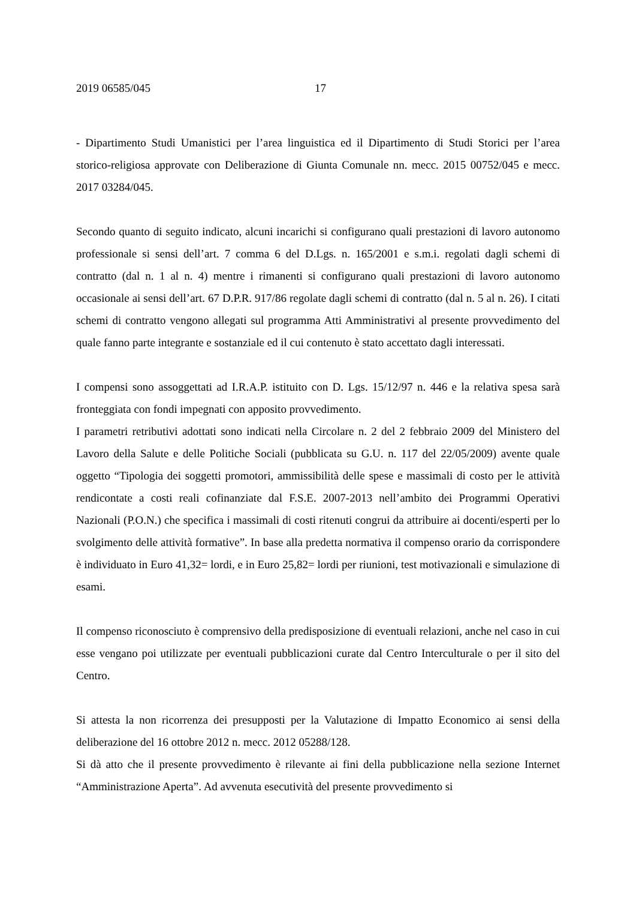2019 06585/045 17
- Dipartimento Studi Umanistici per l’area linguistica ed il Dipartimento di Studi Storici per l’area storico-religiosa approvate con Deliberazione di Giunta Comunale nn. mecc. 2015 00752/045 e mecc. 2017 03284/045.
Secondo quanto di seguito indicato, alcuni incarichi si configurano quali prestazioni di lavoro autonomo professionale si sensi dell’art. 7 comma 6 del D.Lgs. n. 165/2001 e s.m.i. regolati dagli schemi di contratto (dal n. 1 al n. 4) mentre i rimanenti si configurano quali prestazioni di lavoro autonomo occasionale ai sensi dell’art. 67 D.P.R. 917/86 regolate dagli schemi di contratto (dal n. 5 al n. 26). I citati schemi di contratto vengono allegati sul programma Atti Amministrativi al presente provvedimento del quale fanno parte integrante e sostanziale ed il cui contenuto è stato accettato dagli interessati.
I compensi sono assoggettati ad I.R.A.P. istituito con D. Lgs. 15/12/97 n. 446 e la relativa spesa sarà fronteggiata con fondi impegnati con apposito provvedimento.
I parametri retributivi adottati sono indicati nella Circolare n. 2 del 2 febbraio 2009 del Ministero del Lavoro della Salute e delle Politiche Sociali (pubblicata su G.U. n. 117 del 22/05/2009) avente quale oggetto “Tipologia dei soggetti promotori, ammissibilità delle spese e massimali di costo per le attività rendicontate a costi reali cofinanziate dal F.S.E. 2007-2013 nell’ambito dei Programmi Operativi Nazionali (P.O.N.) che specifica i massimali di costi ritenuti congrui da attribuire ai docenti/esperti per lo svolgimento delle attività formative”. In base alla predetta normativa il compenso orario da corrispondere è individuato in Euro 41,32= lordi, e in Euro 25,82= lordi per riunioni, test motivazionali e simulazione di esami.
Il compenso riconosciuto è comprensivo della predisposizione di eventuali relazioni, anche nel caso in cui esse vengano poi utilizzate per eventuali pubblicazioni curate dal Centro Interculturale o per il sito del Centro.
Si attesta la non ricorrenza dei presupposti per la Valutazione di Impatto Economico ai sensi della deliberazione del 16 ottobre 2012 n. mecc. 2012 05288/128.
Si dà atto che il presente provvedimento è rilevante ai fini della pubblicazione nella sezione Internet “Amministrazione Aperta”. Ad avvenuta esecutività del presente provvedimento si